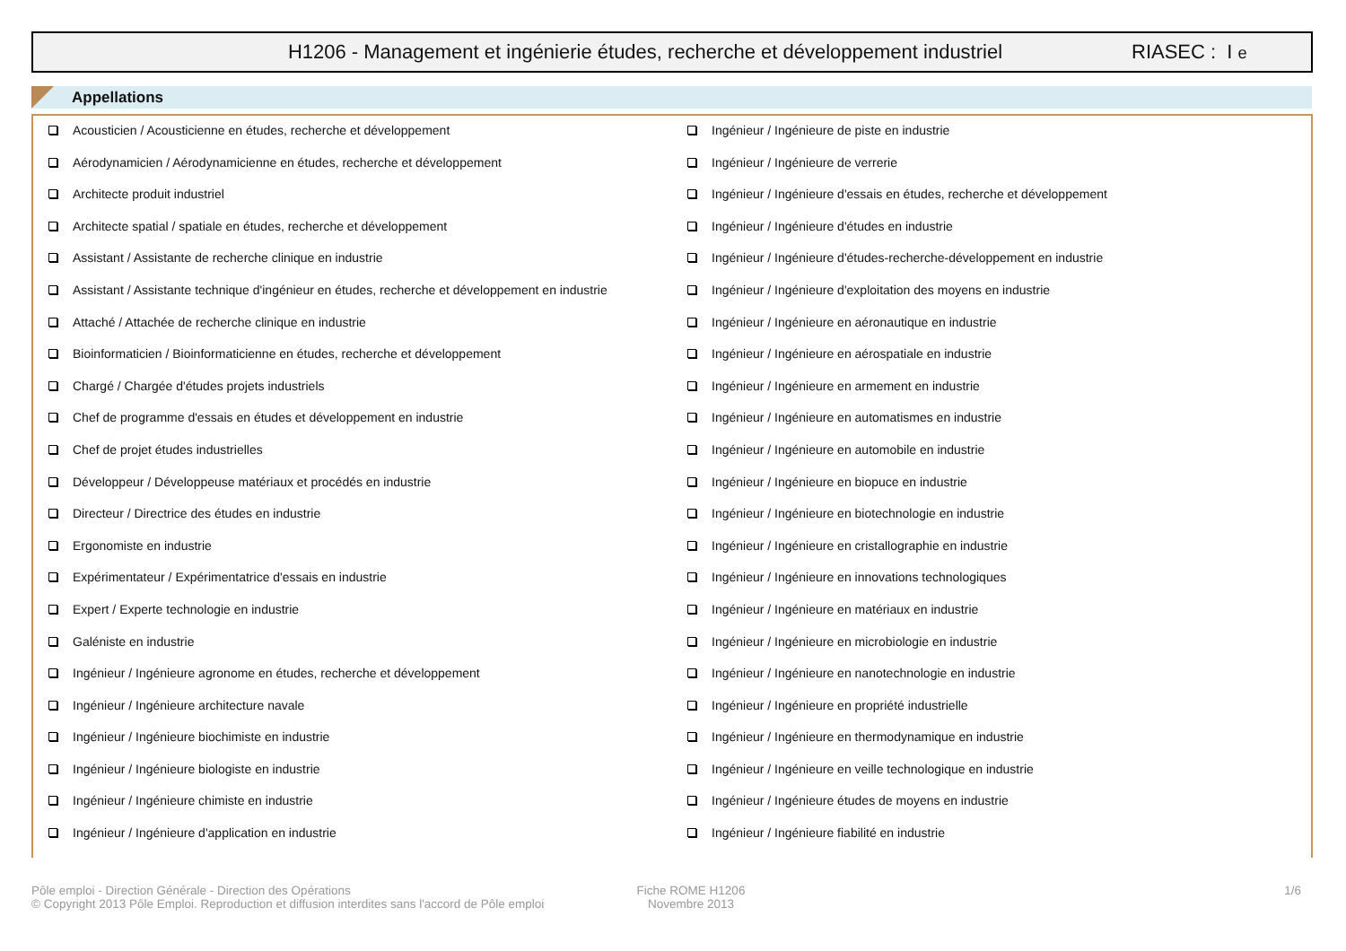H1206 - Management et ingénierie études, recherche et développement industriel
RIASEC : I e
Appellations
Acousticien / Acousticienne en études, recherche et développement
Aérodynamicien / Aérodynamicienne en études, recherche et développement
Architecte produit industriel
Architecte spatial / spatiale en études, recherche et développement
Assistant / Assistante de recherche clinique en industrie
Assistant / Assistante technique d'ingénieur en études, recherche et développement en industrie
Attaché / Attachée de recherche clinique en industrie
Bioinformaticien / Bioinformaticienne en études, recherche et développement
Chargé / Chargée d'études projets industriels
Chef de programme d'essais en études et développement en industrie
Chef de projet études industrielles
Développeur / Développeuse matériaux et procédés en industrie
Directeur / Directrice des études en industrie
Ergonomiste en industrie
Expérimentateur / Expérimentatrice d'essais en industrie
Expert / Experte technologie en industrie
Galéniste en industrie
Ingénieur / Ingénieure agronome en études, recherche et développement
Ingénieur / Ingénieure architecture navale
Ingénieur / Ingénieure biochimiste en industrie
Ingénieur / Ingénieure biologiste en industrie
Ingénieur / Ingénieure chimiste en industrie
Ingénieur / Ingénieure d'application en industrie
Ingénieur / Ingénieure de piste en industrie
Ingénieur / Ingénieure de verrerie
Ingénieur / Ingénieure d'essais en études, recherche et développement
Ingénieur / Ingénieure d'études en industrie
Ingénieur / Ingénieure d'études-recherche-développement en industrie
Ingénieur / Ingénieure d'exploitation des moyens en industrie
Ingénieur / Ingénieure en aéronautique en industrie
Ingénieur / Ingénieure en aérospatiale en industrie
Ingénieur / Ingénieure en armement en industrie
Ingénieur / Ingénieure en automatismes en industrie
Ingénieur / Ingénieure en automobile en industrie
Ingénieur / Ingénieure en biopuce en industrie
Ingénieur / Ingénieure en biotechnologie en industrie
Ingénieur / Ingénieure en cristallographie en industrie
Ingénieur / Ingénieure en innovations technologiques
Ingénieur / Ingénieure en matériaux en industrie
Ingénieur / Ingénieure en microbiologie en industrie
Ingénieur / Ingénieure en nanotechnologie en industrie
Ingénieur / Ingénieure en propriété industrielle
Ingénieur / Ingénieure en thermodynamique en industrie
Ingénieur / Ingénieure en veille technologique en industrie
Ingénieur / Ingénieure études de moyens en industrie
Ingénieur / Ingénieure fiabilité en industrie
Pôle emploi - Direction Générale - Direction des Opérations
© Copyright 2013 Pôle Emploi. Reproduction et diffusion interdites sans l'accord de Pôle emploi
Fiche ROME H1206
Novembre 2013
1/6